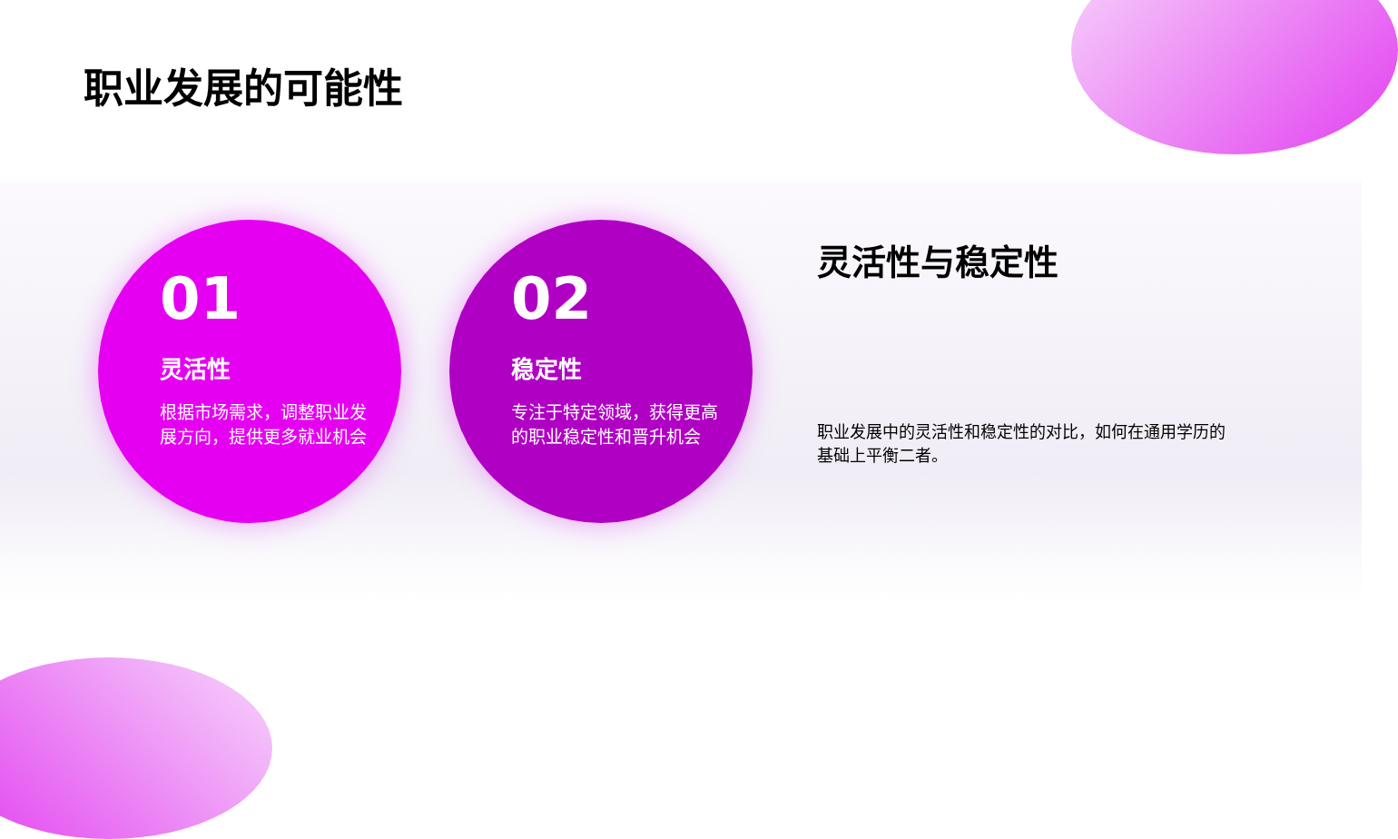职业发展的可能性
01
灵活性
根据市场需求，调整职业发展方向，提供更多就业机会
02
稳定性
专注于特定领域，获得更高的职业稳定性和晋升机会
灵活性与稳定性
职业发展中的灵活性和稳定性的对比，如何在通用学历的基础上平衡二者。